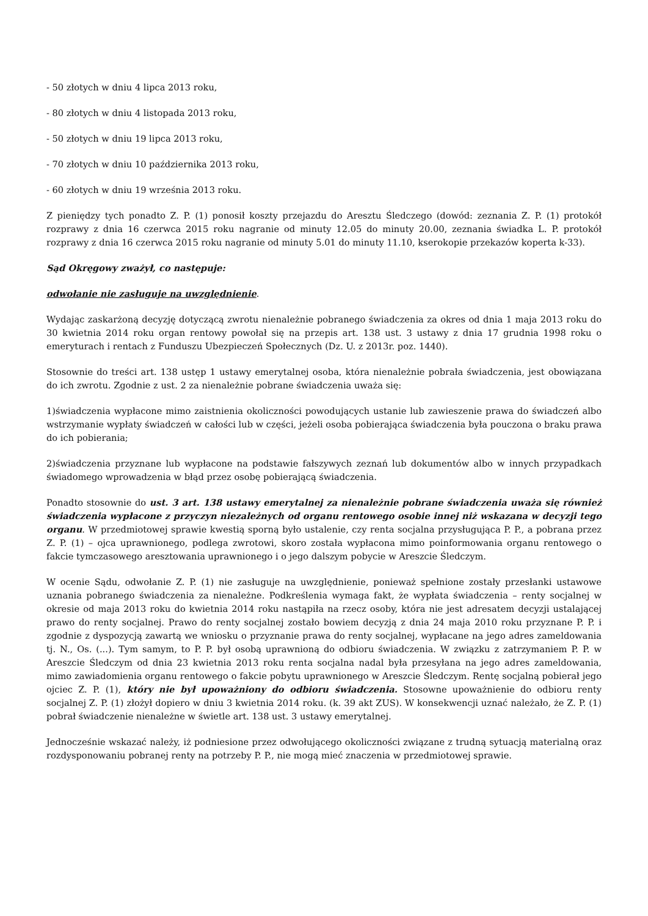- 50 złotych w dniu 4 lipca 2013 roku,
- 80 złotych w dniu 4 listopada 2013 roku,
- 50 złotych w dniu 19 lipca 2013 roku,
- 70 złotych w dniu 10 października 2013 roku,
- 60 złotych w dniu 19 września 2013 roku.
Z pieniędzy tych ponadto Z. P. (1) ponosił koszty przejazdu do Aresztu Śledczego (dowód: zeznania Z. P. (1) protokół rozprawy z dnia 16 czerwca 2015 roku nagranie od minuty 12.05 do minuty 20.00, zeznania świadka L. P. protokół rozprawy z dnia 16 czerwca 2015 roku nagranie od minuty 5.01 do minuty 11.10, kserokopie przekazów koperta k-33).
Sąd Okręgowy zważył, co następuje:
odwołanie nie zasługuje na uwzględnienie.
Wydając zaskarżoną decyzję dotyczącą zwrotu nienależnie pobranego świadczenia za okres od dnia 1 maja 2013 roku do 30 kwietnia 2014 roku organ rentowy powołał się na przepis art. 138 ust. 3 ustawy z dnia 17 grudnia 1998 roku o emeryturach i rentach z Funduszu Ubezpieczeń Społecznych (Dz. U. z 2013r. poz. 1440).
Stosownie do treści art. 138 ustęp 1 ustawy emerytalnej osoba, która nienależnie pobrała świadczenia, jest obowiązana do ich zwrotu. Zgodnie z ust. 2 za nienależnie pobrane świadczenia uważa się:
1)świadczenia wypłacone mimo zaistnienia okoliczności powodujących ustanie lub zawieszenie prawa do świadczeń albo wstrzymanie wypłaty świadczeń w całości lub w części, jeżeli osoba pobierająca świadczenia była pouczona o braku prawa do ich pobierania;
2)świadczenia przyznane lub wypłacone na podstawie fałszywych zeznań lub dokumentów albo w innych przypadkach świadomego wprowadzenia w błąd przez osobę pobierającą świadczenia.
Ponadto stosownie do ust. 3 art. 138 ustawy emerytalnej za nienależnie pobrane świadczenia uważa się również świadczenia wypłacone z przyczyn niezależnych od organu rentowego osobie innej niż wskazana w decyzji tego organu. W przedmiotowej sprawie kwestią sporną było ustalenie, czy renta socjalna przysługująca P. P., a pobrana przez Z. P. (1) – ojca uprawnionego, podlega zwrotowi, skoro została wypłacona mimo poinformowania organu rentowego o fakcie tymczasowego aresztowania uprawnionego i o jego dalszym pobycie w Areszcie Śledczym.
W ocenie Sądu, odwołanie Z. P. (1) nie zasługuje na uwzględnienie, ponieważ spełnione zostały przesłanki ustawowe uznania pobranego świadczenia za nienależne. Podkreślenia wymaga fakt, że wypłata świadczenia – renty socjalnej w okresie od maja 2013 roku do kwietnia 2014 roku nastąpiła na rzecz osoby, która nie jest adresatem decyzji ustalającej prawo do renty socjalnej. Prawo do renty socjalnej zostało bowiem decyzją z dnia 24 maja 2010 roku przyznane P. P. i zgodnie z dyspozycją zawartą we wniosku o przyznanie prawa do renty socjalnej, wypłacane na jego adres zameldowania tj. N., Os. (...). Tym samym, to P. P. był osobą uprawnioną do odbioru świadczenia. W związku z zatrzymaniem P. P. w Areszcie Śledczym od dnia 23 kwietnia 2013 roku renta socjalna nadal była przesyłana na jego adres zameldowania, mimo zawiadomienia organu rentowego o fakcie pobytu uprawnionego w Areszcie Śledczym. Rentę socjalną pobierał jego ojciec Z. P. (1), który nie był upoważniony do odbioru świadczenia. Stosowne upoważnienie do odbioru renty socjalnej Z. P. (1) złożył dopiero w dniu 3 kwietnia 2014 roku. (k. 39 akt ZUS). W konsekwencji uznać należało, że Z. P. (1) pobrał świadczenie nienależne w świetle art. 138 ust. 3 ustawy emerytalnej.
Jednocześnie wskazać należy, iż podniesione przez odwołującego okoliczności związane z trudną sytuacją materialną oraz rozdysponowaniu pobranej renty na potrzeby P. P., nie mogą mieć znaczenia w przedmiotowej sprawie.